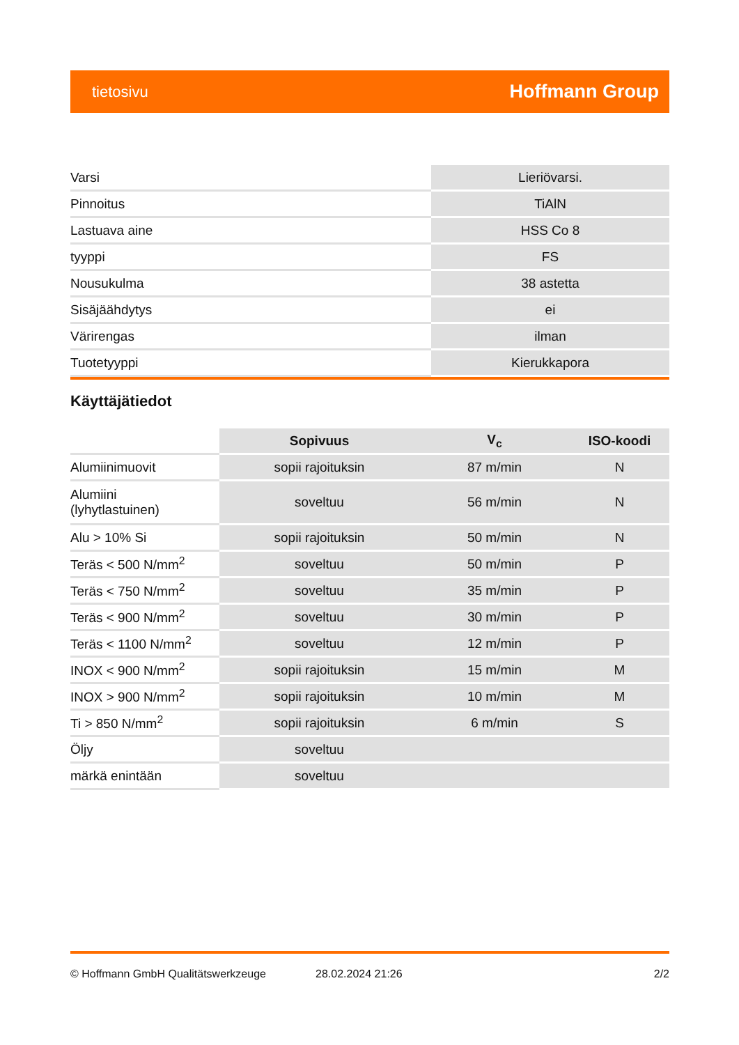tietosivu Hoffmann Group
| Varsi | Lieriövarsi. |
| Pinnoitus | TiAlN |
| Lastuava aine | HSS Co 8 |
| tyyppi | FS |
| Nousukulma | 38 astetta |
| Sisäjäähdytys | ei |
| Värirengas | ilman |
| Tuotetyyppi | Kierukkapora |
Käyttäjätiedot
| | Sopivuus | V<sub>c</sub> | ISO-koodi |
| --- | --- | --- | --- |
| Alumiinimuovit | sopii rajoituksin | 87 m/min | N |
| Alumiini (lyhytlastuinen) | soveltuu | 56 m/min | N |
| Alu > 10% Si | sopii rajoituksin | 50 m/min | N |
| Teräs < 500 N/mm<sup>2</sup> | soveltuu | 50 m/min | P |
| Teräs < 750 N/mm<sup>2</sup> | soveltuu | 35 m/min | P |
| Teräs < 900 N/mm<sup>2</sup> | soveltuu | 30 m/min | P |
| Teräs < 1100 N/mm<sup>2</sup> | soveltuu | 12 m/min | P |
| INOX < 900 N/mm<sup>2</sup> | sopii rajoituksin | 15 m/min | M |
| INOX > 900 N/mm<sup>2</sup> | sopii rajoituksin | 10 m/min | M |
| Ti > 850 N/mm<sup>2</sup> | sopii rajoituksin | 6 m/min | S |
| Öljy | soveltuu | | |
| märkä enintään | soveltuu | | |
© Hoffmann GmbH Qualitätswerkzeuge 28.02.2024 21:26 2/2